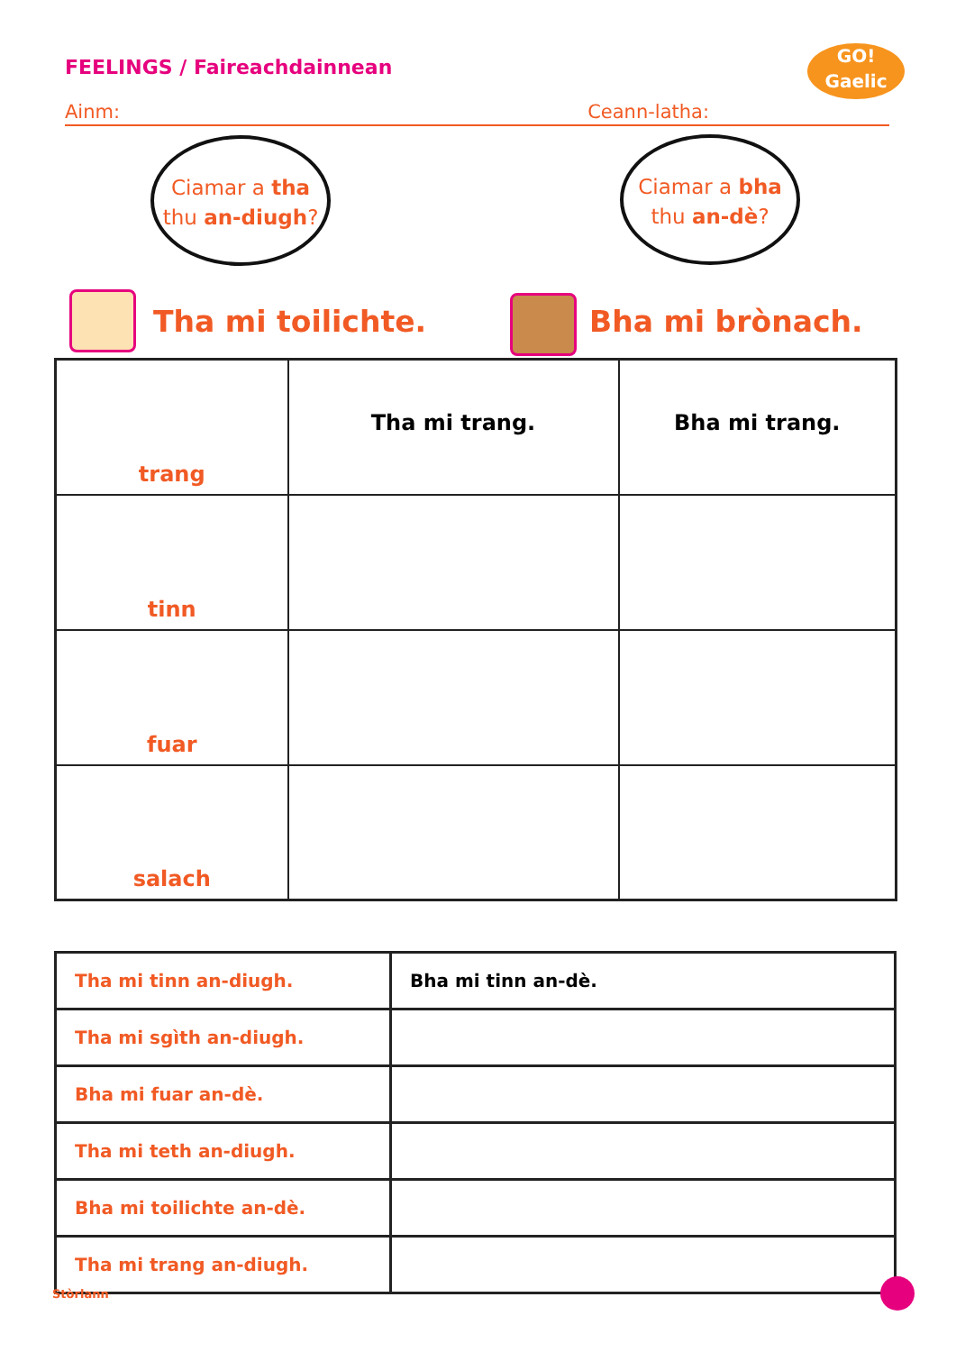FEELINGS / Faireachdainnean
GO!
Gaelic
Ainm: Ceann-latha:
Ciamar a tha
thu an-diugh?
Ciamar a bha
thu an-dè?
Tha mi toilichte. Bha mi brònach.
| trang | Tha mi trang. | Bha mi trang. |
| tinn | | |
| fuar | | |
| salach | | |
| Tha mi tinn an-diugh. | Bha mi tinn an-dè. |
| Tha mi sgìth an-diugh. | |
| Bha mi fuar an-dè. | |
| Tha mi teth an-diugh. | |
| Bha mi toilichte an-dè. | |
| Tha mi trang an-diugh. | |
Stòrlann